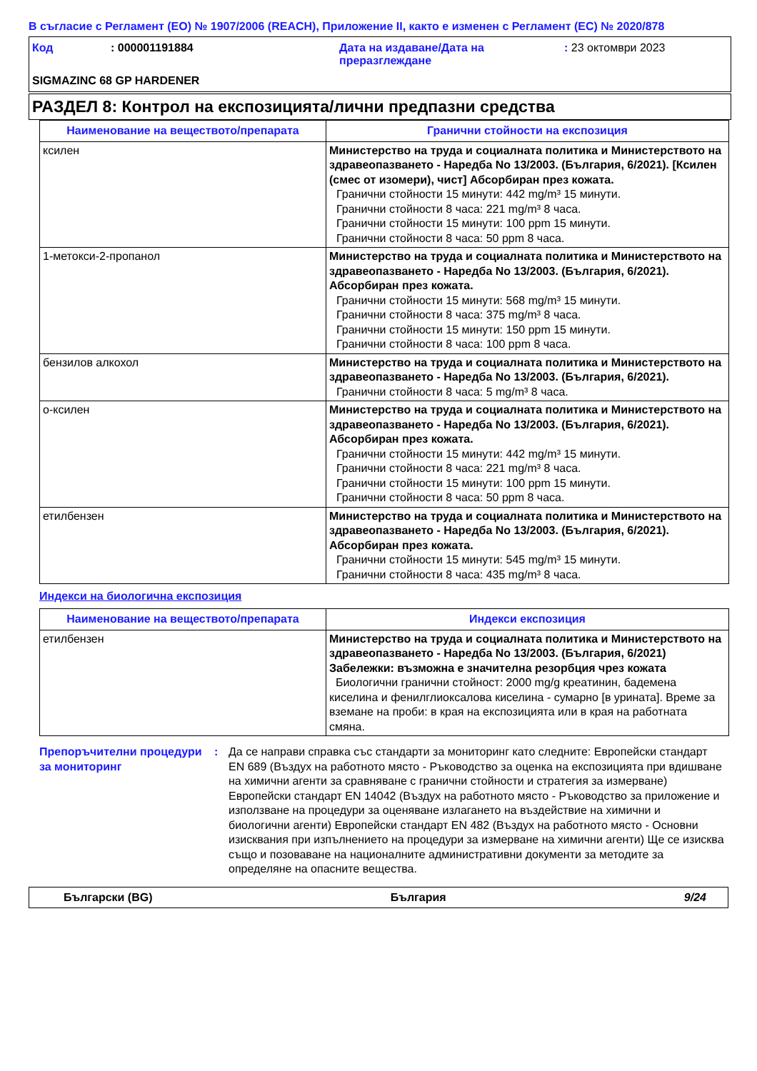В съгласие с Регламент (ЕО) № 1907/2006 (REACH), Приложение II, както е изменен с Регламент (ЕС) № 2020/878
| Код | : 000001191884 | Дата на издаване/Дата на преразглеждане | : 23 октомври 2023 |
SIGMAZINC 68 GP HARDENER
РАЗДЕЛ 8: Контрол на експозицията/лични предпазни средства
| Наименование на веществото/препарата | Гранични стойности на експозиция |
| --- | --- |
| ксилен | Министерство на труда и социалната политика и Министерството на здравеопазването - Наредба No 13/2003. (България, 6/2021). [Ксилен (смес от изомери), чист] Абсорбиран през кожата. Гранични стойности 15 минути: 442 mg/m³ 15 минути. Гранични стойности 8 часа: 221 mg/m³ 8 часа. Гранични стойности 15 минути: 100 ppm 15 минути. Гранични стойности 8 часа: 50 ppm 8 часа. |
| 1-метокси-2-пропанол | Министерство на труда и социалната политика и Министерството на здравеопазването - Наредба No 13/2003. (България, 6/2021). Абсорбиран през кожата. Гранични стойности 15 минути: 568 mg/m³ 15 минути. Гранични стойности 8 часа: 375 mg/m³ 8 часа. Гранични стойности 15 минути: 150 ppm 15 минути. Гранични стойности 8 часа: 100 ppm 8 часа. |
| бензилов алкохол | Министерство на труда и социалната политика и Министерството на здравеопазването - Наредба No 13/2003. (България, 6/2021). Гранични стойности 8 часа: 5 mg/m³ 8 часа. |
| о-ксилен | Министерство на труда и социалната политика и Министерството на здравеопазването - Наредба No 13/2003. (България, 6/2021). Абсорбиран през кожата. Гранични стойности 15 минути: 442 mg/m³ 15 минути. Гранични стойности 8 часа: 221 mg/m³ 8 часа. Гранични стойности 15 минути: 100 ppm 15 минути. Гранични стойности 8 часа: 50 ppm 8 часа. |
| етилбензен | Министерство на труда и социалната политика и Министерството на здравеопазването - Наредба No 13/2003. (България, 6/2021). Абсорбиран през кожата. Гранични стойности 15 минути: 545 mg/m³ 15 минути. Гранични стойности 8 часа: 435 mg/m³ 8 часа. |
Индекси на биологична експозиция
| Наименование на веществото/препарата | Индекси експозиция |
| --- | --- |
| етилбензен | Министерство на труда и социалната политика и Министерството на здравеопазването - Наредба No 13/2003. (България, 6/2021) Забележки: възможна е значителна резорбция чрез кожата Биологични гранични стойност: 2000 mg/g креатинин, бадемена киселина и фенилглиоксалова киселина - сумарно [в урината]. Време за вземане на проби: в края на експозицията или в края на работната смяна. |
Препоръчителни процедури за мониторинг
: Да се направи справка със стандарти за мониторинг като следните: Европейски стандарт EN 689 (Въздух на работното място - Ръководство за оценка на експозицията при вдишване на химични агенти за сравняване с гранични стойности и стратегия за измерване) Европейски стандарт EN 14042 (Въздух на работното място - Ръководство за приложение и използване на процедури за оценяване излагането на въздействие на химични и биологични агенти) Европейски стандарт EN 482 (Въздух на работното място - Основни изисквания при изпълнението на процедури за измерване на химични агенти) Ще се изисква също и позоваване на националните административни документи за методите за определяне на опасните вещества.
Български (BG) България 9/24